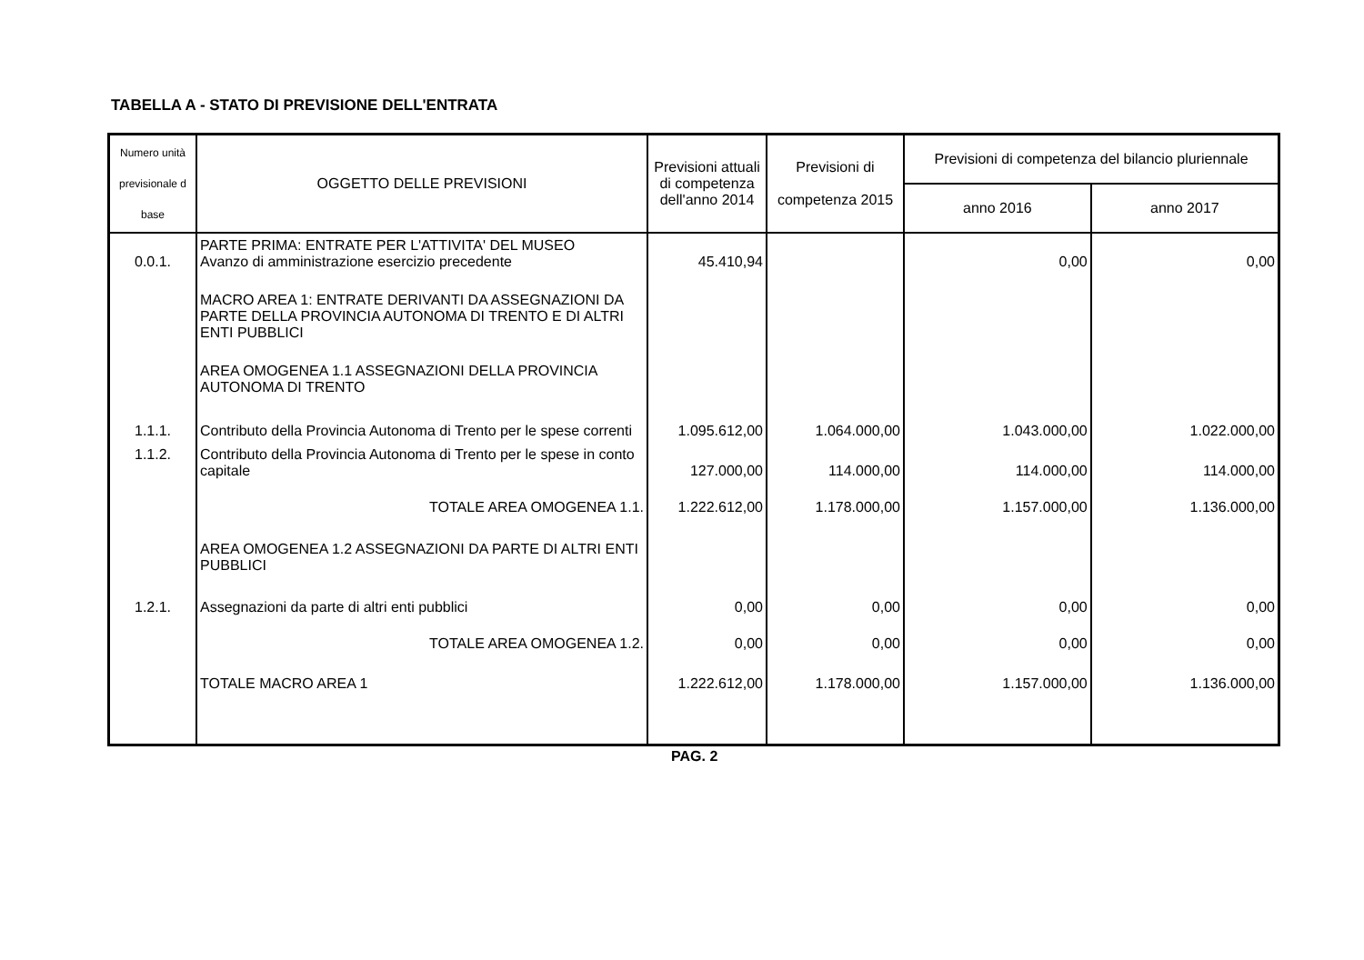TABELLA A - STATO DI PREVISIONE DELL'ENTRATA
| Numero unità previsionale d base | OGGETTO DELLE PREVISIONI | Previsioni attuali di competenza dell'anno 2014 | Previsioni di competenza 2015 | Previsioni di competenza del bilancio pluriennale | |
| --- | --- | --- | --- | --- | --- |
| | | | | anno 2016 | anno 2017 |
| 0.0.1. | PARTE PRIMA: ENTRATE PER L'ATTIVITA' DEL MUSEO Avanzo di amministrazione esercizio precedente | 45.410,94 | | 0,00 | 0,00 |
| | MACRO AREA 1: ENTRATE DERIVANTI DA ASSEGNAZIONI DA PARTE DELLA PROVINCIA AUTONOMA DI TRENTO E DI ALTRI ENTI PUBBLICI | | | | |
| | AREA OMOGENEA 1.1 ASSEGNAZIONI DELLA PROVINCIA AUTONOMA DI TRENTO | | | | |
| 1.1.1. | Contributo della Provincia Autonoma di Trento per le spese correnti | 1.095.612,00 | 1.064.000,00 | 1.043.000,00 | 1.022.000,00 |
| 1.1.2. | Contributo della Provincia Autonoma di Trento per le spese in conto capitale | 127.000,00 | 114.000,00 | 114.000,00 | 114.000,00 |
| | TOTALE AREA OMOGENEA 1.1. | 1.222.612,00 | 1.178.000,00 | 1.157.000,00 | 1.136.000,00 |
| | AREA OMOGENEA 1.2 ASSEGNAZIONI DA PARTE DI ALTRI ENTI PUBBLICI | | | | |
| 1.2.1. | Assegnazioni da parte di altri enti pubblici | 0,00 | 0,00 | 0,00 | 0,00 |
| | TOTALE AREA OMOGENEA 1.2. | 0,00 | 0,00 | 0,00 | 0,00 |
| | TOTALE MACRO AREA 1 | 1.222.612,00 | 1.178.000,00 | 1.157.000,00 | 1.136.000,00 |
PAG. 2